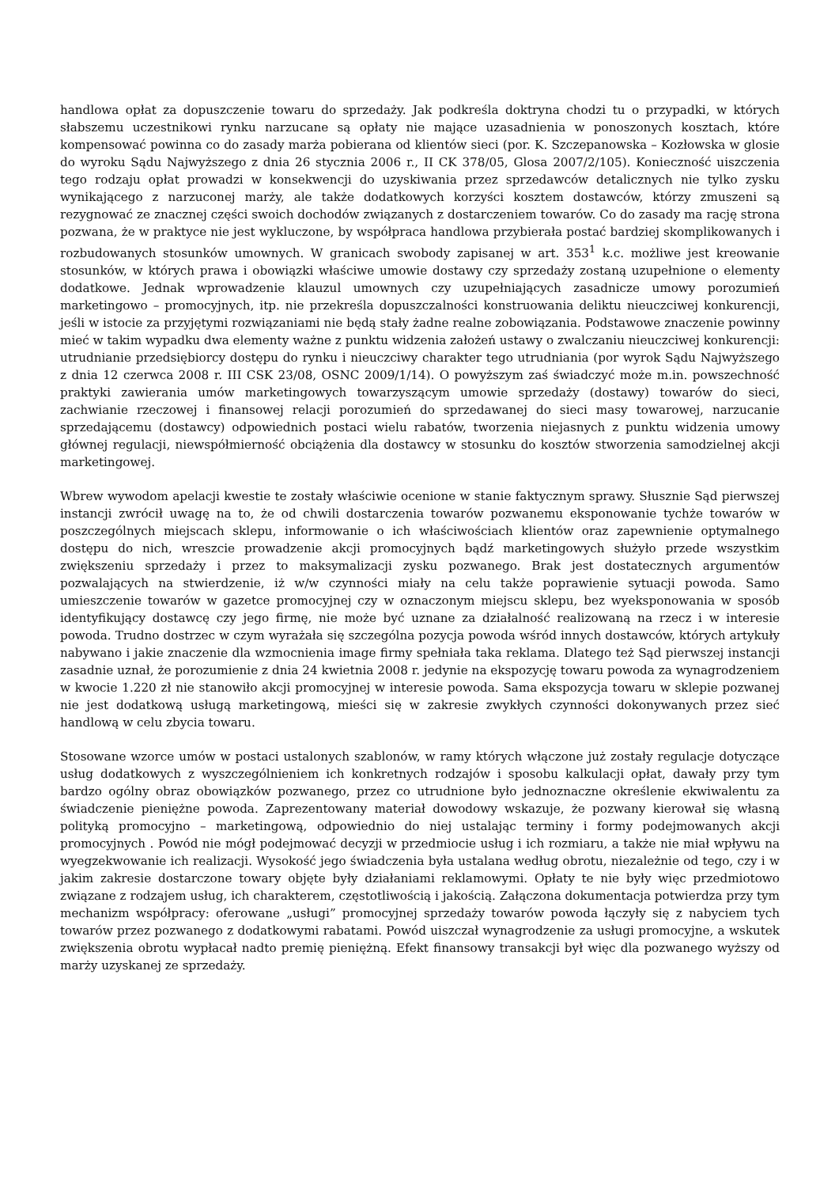handlowa opłat za dopuszczenie towaru do sprzedaży. Jak podkreśla doktryna chodzi tu o przypadki, w których słabszemu uczestnikowi rynku narzucane są opłaty nie mające uzasadnienia w ponoszonych kosztach, które kompensować powinna co do zasady marża pobierana od klientów sieci (por. K. Szczepanowska – Kozłowska w glosie do wyroku Sądu Najwyższego z dnia 26 stycznia 2006 r., II CK 378/05, Glosa 2007/2/105). Konieczność uiszczenia tego rodzaju opłat prowadzi w konsekwencji do uzyskiwania przez sprzedawców detalicznych nie tylko zysku wynikającego z narzuconej marży, ale także dodatkowych korzyści kosztem dostawców, którzy zmuszeni są rezygnować ze znacznej części swoich dochodów związanych z dostarczeniem towarów. Co do zasady ma rację strona pozwana, że w praktyce nie jest wykluczone, by współpraca handlowa przybierała postać bardziej skomplikowanych i rozbudowanych stosunków umownych. W granicach swobody zapisanej w art. 353<sup>1</sup> k.c. możliwe jest kreowanie stosunków, w których prawa i obowiązki właściwe umowie dostawy czy sprzedaży zostaną uzupełnione o elementy dodatkowe. Jednak wprowadzenie klauzul umownych czy uzupełniających zasadnicze umowy porozumień marketingowo – promocyjnych, itp. nie przekreśla dopuszczalności konstruowania deliktu nieuczciwej konkurencji, jeśli w istocie za przyjętymi rozwiązaniami nie będą stały żadne realne zobowiązania. Podstawowe znaczenie powinny mieć w takim wypadku dwa elementy ważne z punktu widzenia założeń ustawy o zwalczaniu nieuczciwej konkurencji: utrudnianie przedsiębiorcy dostępu do rynku i nieuczciwy charakter tego utrudniania (por wyrok Sądu Najwyższego z dnia 12 czerwca 2008 r. III CSK 23/08, OSNC 2009/1/14). O powyższym zaś świadczyć może m.in. powszechność praktyki zawierania umów marketingowych towarzyszącym umowie sprzedaży (dostawy) towarów do sieci, zachwianie rzeczowej i finansowej relacji porozumień do sprzedawanej do sieci masy towarowej, narzucanie sprzedającemu (dostawcy) odpowiednich postaci wielu rabatów, tworzenia niejasnych z punktu widzenia umowy głównej regulacji, niewspółmierność obciążenia dla dostawcy w stosunku do kosztów stworzenia samodzielnej akcji marketingowej.
Wbrew wywodom apelacji kwestie te zostały właściwie ocenione w stanie faktycznym sprawy. Słusznie Sąd pierwszej instancji zwrócił uwagę na to, że od chwili dostarczenia towarów pozwanemu eksponowanie tychże towarów w poszczególnych miejscach sklepu, informowanie o ich właściwościach klientów oraz zapewnienie optymalnego dostępu do nich, wreszcie prowadzenie akcji promocyjnych bądź marketingowych służyło przede wszystkim zwiększeniu sprzedaży i przez to maksymalizacji zysku pozwanego. Brak jest dostatecznych argumentów pozwalających na stwierdzenie, iż w/w czynności miały na celu także poprawienie sytuacji powoda. Samo umieszczenie towarów w gazetce promocyjnej czy w oznaczonym miejscu sklepu, bez wyeksponowania w sposób identyfikujący dostawcę czy jego firmę, nie może być uznane za działalność realizowaną na rzecz i w interesie powoda. Trudno dostrzec w czym wyrażała się szczególna pozycja powoda wśród innych dostawców, których artykuły nabywano i jakie znaczenie dla wzmocnienia image firmy spełniała taka reklama. Dlatego też Sąd pierwszej instancji zasadnie uznał, że porozumienie z dnia 24 kwietnia 2008 r. jedynie na ekspozycję towaru powoda za wynagrodzeniem w kwocie 1.220 zł nie stanowiło akcji promocyjnej w interesie powoda. Sama ekspozycja towaru w sklepie pozwanej nie jest dodatkową usługą marketingową, mieści się w zakresie zwykłych czynności dokonywanych przez sieć handlową w celu zbycia towaru.
Stosowane wzorce umów w postaci ustalonych szablonów, w ramy których włączone już zostały regulacje dotyczące usług dodatkowych z wyszczególnieniem ich konkretnych rodzajów i sposobu kalkulacji opłat, dawały przy tym bardzo ogólny obraz obowiązków pozwanego, przez co utrudnione było jednoznaczne określenie ekwiwalentu za świadczenie pieniężne powoda. Zaprezentowany materiał dowodowy wskazuje, że pozwany kierował się własną polityką promocyjno – marketingową, odpowiednio do niej ustalając terminy i formy podejmowanych akcji promocyjnych . Powód nie mógł podejmować decyzji w przedmiocie usług i ich rozmiaru, a także nie miał wpływu na wyegzekwowanie ich realizacji. Wysokość jego świadczenia była ustalana według obrotu, niezależnie od tego, czy i w jakim zakresie dostarczone towary objęte były działaniami reklamowymi. Opłaty te nie były więc przedmiotowo związane z rodzajem usług, ich charakterem, częstotliwością i jakością. Załączona dokumentacja potwierdza przy tym mechanizm współpracy: oferowane „usługi” promocyjnej sprzedaży towarów powoda łączyły się z nabyciem tych towarów przez pozwanego z dodatkowymi rabatami. Powód uiszczał wynagrodzenie za usługi promocyjne, a wskutek zwiększenia obrotu wypłacał nadto premię pieniężną. Efekt finansowy transakcji był więc dla pozwanego wyższy od marży uzyskanej ze sprzedaży.